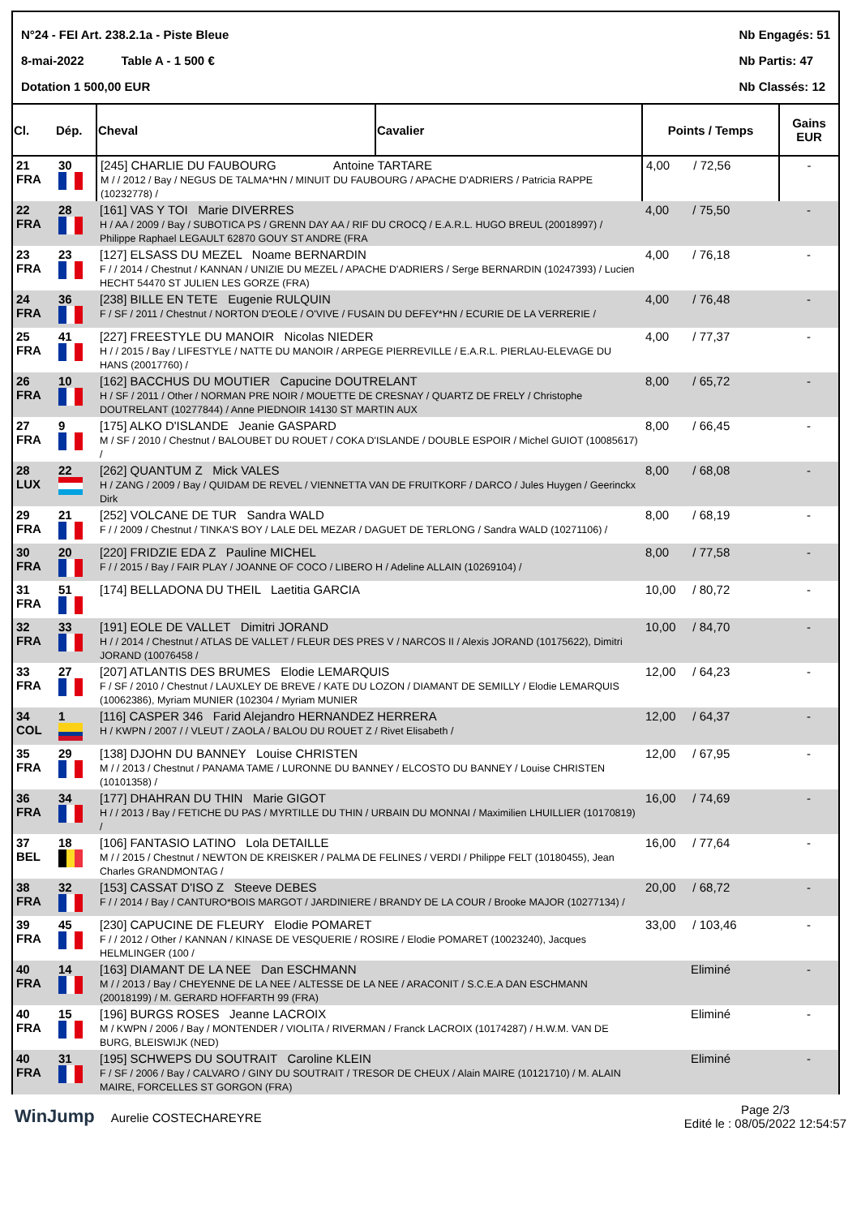N°24 - FEI Art. 238.2.1a - Piste Bleue
8-mai-2022 Table A - 1 500 €
Dotation 1 500,00 EUR
Nb Engagés: 51
Nb Partis: 47
Nb Classés: 12
| Cl. | Dép. | Cheval | Cavalier | Points / Temps | Gains EUR |
| --- | --- | --- | --- | --- | --- |
| 21 FRA | 30 | [245] CHARLIE DU FAUBOURG Antoine TARTARE M / / 2012 / Bay / NEGUS DE TALMA*HN / MINUIT DU FAUBOURG / APACHE D'ADRIERS / Patricia RAPPE (10232778) / | | 4,00 / 72,56 | - |
| 22 FRA | 28 | [161] VAS Y TOI Marie DIVERRES H / AA / 2009 / Bay / SUBOTICA PS / GRENN DAY AA / RIF DU CROCQ / E.A.R.L. HUGO BREUL (20018997) / Philippe Raphael LEGAULT 62870 GOUY ST ANDRE (FRA | | 4,00 / 75,50 | - |
| 23 FRA | 23 | [127] ELSASS DU MEZEL Noame BERNARDIN F / / 2014 / Chestnut / KANNAN / UNIZIE DU MEZEL / APACHE D'ADRIERS / Serge BERNARDIN (10247393) / Lucien HECHT 54470 ST JULIEN LES GORZE (FRA) | | 4,00 / 76,18 | - |
| 24 FRA | 36 | [238] BILLE EN TETE Eugenie RULQUIN F / SF / 2011 / Chestnut / NORTON D'EOLE / O'VIVE / FUSAIN DU DEFEY*HN / ECURIE DE LA VERRERIE / | | 4,00 / 76,48 | - |
| 25 FRA | 41 | [227] FREESTYLE DU MANOIR Nicolas NIEDER H / / 2015 / Bay / LIFESTYLE / NATTE DU MANOIR / ARPEGE PIERREVILLE / E.A.R.L. PIERLAU-ELEVAGE DU HANS (20017760) / | | 4,00 / 77,37 | - |
| 26 FRA | 10 | [162] BACCHUS DU MOUTIER Capucine DOUTRELANT H / SF / 2011 / Other / NORMAN PRE NOIR / MOUETTE DE CRESNAY / QUARTZ DE FRELY / Christophe DOUTRELANT (10277844) / Anne PIEDNOIR 14130 ST MARTIN AUX | | 8,00 / 65,72 | - |
| 27 FRA | 9 | [175] ALKO D'ISLANDE Jeanie GASPARD M / SF / 2010 / Chestnut / BALOUBET DU ROUET / COKA D'ISLANDE / DOUBLE ESPOIR / Michel GUIOT (10085617) / | | 8,00 / 66,45 | - |
| 28 LUX | 22 | [262] QUANTUM Z Mick VALES H / ZANG / 2009 / Bay / QUIDAM DE REVEL / VIENNETTA VAN DE FRUITKORF / DARCO / Jules Huygen / Geerinckx Dirk | | 8,00 / 68,08 | - |
| 29 FRA | 21 | [252] VOLCANE DE TUR Sandra WALD F / / 2009 / Chestnut / TINKA'S BOY / LALE DEL MEZAR / DAGUET DE TERLONG / Sandra WALD (10271106) / | | 8,00 / 68,19 | - |
| 30 FRA | 20 | [220] FRIDZIE EDA Z Pauline MICHEL F / / 2015 / Bay / FAIR PLAY / JOANNE OF COCO / LIBERO H / Adeline ALLAIN (10269104) / | | 8,00 / 77,58 | - |
| 31 FRA | 51 | [174] BELLADONA DU THEIL Laetitia GARCIA | | 10,00 / 80,72 | - |
| 32 FRA | 33 | [191] EOLE DE VALLET Dimitri JORAND H / / 2014 / Chestnut / ATLAS DE VALLET / FLEUR DES PRES V / NARCOS II / Alexis JORAND (10175622), Dimitri JORAND (10076458 / | | 10,00 / 84,70 | - |
| 33 FRA | 27 | [207] ATLANTIS DES BRUMES Elodie LEMARQUIS F / SF / 2010 / Chestnut / LAUXLEY DE BREVE / KATE DU LOZON / DIAMANT DE SEMILLY / Elodie LEMARQUIS (10062386), Myriam MUNIER (102304 / Myriam MUNIER | | 12,00 / 64,23 | - |
| 34 COL | 1 | [116] CASPER 346 Farid Alejandro HERNANDEZ HERRERA H / KWPN / 2007 / / VLEUT / ZAOLA / BALOU DU ROUET Z / Rivet Elisabeth / | | 12,00 / 64,37 | - |
| 35 FRA | 29 | [138] DJOHN DU BANNEY Louise CHRISTEN M / / 2013 / Chestnut / PANAMA TAME / LURONNE DU BANNEY / ELCOSTO DU BANNEY / Louise CHRISTEN (10101358) / | | 12,00 / 67,95 | - |
| 36 FRA | 34 | [177] DHAHRAN DU THIN Marie GIGOT H / / 2013 / Bay / FETICHE DU PAS / MYRTILLE DU THIN / URBAIN DU MONNAI / Maximilien LHUILLIER (10170819) / | | 16,00 / 74,69 | - |
| 37 BEL | 18 | [106] FANTASIO LATINO Lola DETAILLE M / / 2015 / Chestnut / NEWTON DE KREISKER / PALMA DE FELINES / VERDI / Philippe FELT (10180455), Jean Charles GRANDMONTAG / | | 16,00 / 77,64 | - |
| 38 FRA | 32 | [153] CASSAT D'ISO Z Steeve DEBES F / / 2014 / Bay / CANTURO*BOIS MARGOT / JARDINIERE / BRANDY DE LA COUR / Brooke MAJOR (10277134) / | | 20,00 / 68,72 | - |
| 39 FRA | 45 | [230] CAPUCINE DE FLEURY Elodie POMARET F / / 2012 / Other / KANNAN / KINASE DE VESQUERIE / ROSIRE / Elodie POMARET (10023240), Jacques HELMLINGER (100 / | | 33,00 / 103,46 | - |
| 40 FRA | 14 | [163] DIAMANT DE LA NEE Dan ESCHMANN M / / 2013 / Bay / CHEYENNE DE LA NEE / ALTESSE DE LA NEE / ARACONIT / S.C.E.A DAN ESCHMANN (20018199) / M. GERARD HOFFARTH 99 (FRA) | | Eliminé | - |
| 40 FRA | 15 | [196] BURGS ROSES Jeanne LACROIX M / KWPN / 2006 / Bay / MONTENDER / VIOLITA / RIVERMAN / Franck LACROIX (10174287) / H.W.M. VAN DE BURG, BLEISWIJK (NED) | | Eliminé | - |
| 40 FRA | 31 | [195] SCHWEPS DU SOUTRAIT Caroline KLEIN F / SF / 2006 / Bay / CALVARO / GINY DU SOUTRAIT / TRESOR DE CHEUX / Alain MAIRE (10121710) / M. ALAIN MAIRE, FORCELLES ST GORGON (FRA) | | Eliminé | - |
WinJump Aurelie COSTECHAREYRE
Page 2/3
Edité le : 08/05/2022 12:54:57